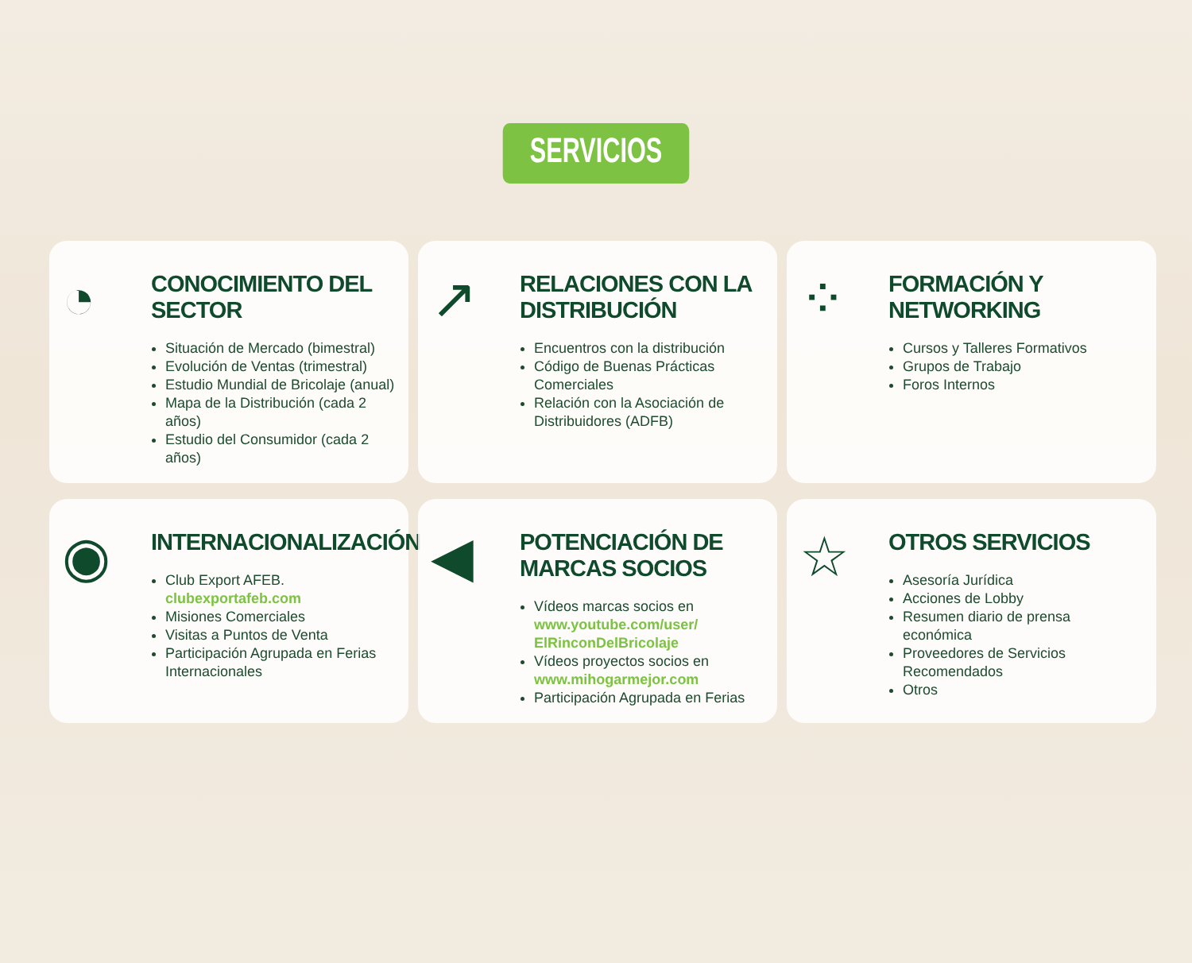SERVICIOS
◔
CONOCIMIENTO DEL SECTOR
Situación de Mercado (bimestral)
Evolución de Ventas (trimestral)
Estudio Mundial de Bricolaje (anual)
Mapa de la Distribución (cada 2 años)
Estudio del Consumidor (cada 2 años)
↗
RELACIONES CON LA DISTRIBUCIÓN
Encuentros con la distribución
Código de Buenas Prácticas Comerciales
Relación con la Asociación de Distribuidores (ADFB)
⁘
FORMACIÓN Y NETWORKING
Cursos y Talleres Formativos
Grupos de Trabajo
Foros Internos
◉
INTERNACIONALIZACIÓN
Club Export AFEB. clubexportafeb.com
Misiones Comerciales
Visitas a Puntos de Venta
Participación Agrupada en Ferias Internacionales
◀
POTENCIACIÓN DE
MARCAS SOCIOS
Vídeos marcas socios en www.youtube.com/user/ ElRinconDelBricolaje
Vídeos proyectos socios en www.mihogarmejor.com
Participación Agrupada en Ferias
☆
OTROS SERVICIOS
Asesoría Jurídica
Acciones de Lobby
Resumen diario de prensa económica
Proveedores de Servicios Recomendados
Otros